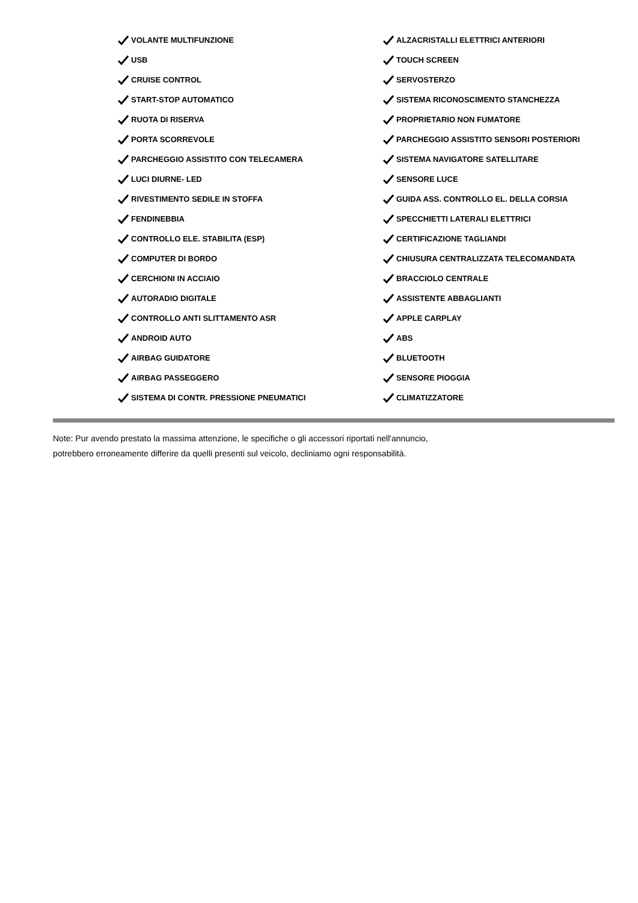VOLANTE MULTIFUNZIONE
USB
CRUISE CONTROL
START-STOP AUTOMATICO
RUOTA DI RISERVA
PORTA SCORREVOLE
PARCHEGGIO ASSISTITO CON TELECAMERA
LUCI DIURNE- LED
RIVESTIMENTO SEDILE IN STOFFA
FENDINEBBIA
CONTROLLO ELE. STABILITA (ESP)
COMPUTER DI BORDO
CERCHIONI IN ACCIAIO
AUTORADIO DIGITALE
CONTROLLO ANTI SLITTAMENTO ASR
ANDROID AUTO
AIRBAG GUIDATORE
AIRBAG PASSEGGERO
SISTEMA DI CONTR. PRESSIONE PNEUMATICI
ALZACRISTALLI ELETTRICI ANTERIORI
TOUCH SCREEN
SERVOSTERZO
SISTEMA RICONOSCIMENTO STANCHEZZA
PROPRIETARIO NON FUMATORE
PARCHEGGIO ASSISTITO SENSORI POSTERIORI
SISTEMA NAVIGATORE SATELLITARE
SENSORE LUCE
GUIDA ASS. CONTROLLO EL. DELLA CORSIA
SPECCHIETTI LATERALI ELETTRICI
CERTIFICAZIONE TAGLIANDI
CHIUSURA CENTRALIZZATA TELECOMANDATA
BRACCIOLO CENTRALE
ASSISTENTE ABBAGLIANTI
APPLE CARPLAY
ABS
BLUETOOTH
SENSORE PIOGGIA
CLIMATIZZATORE
Note: Pur avendo prestato la massima attenzione, le specifiche o gli accessori riportati nell'annuncio,
potrebbero erroneamente differire da quelli presenti sul veicolo, decliniamo ogni responsabilità.